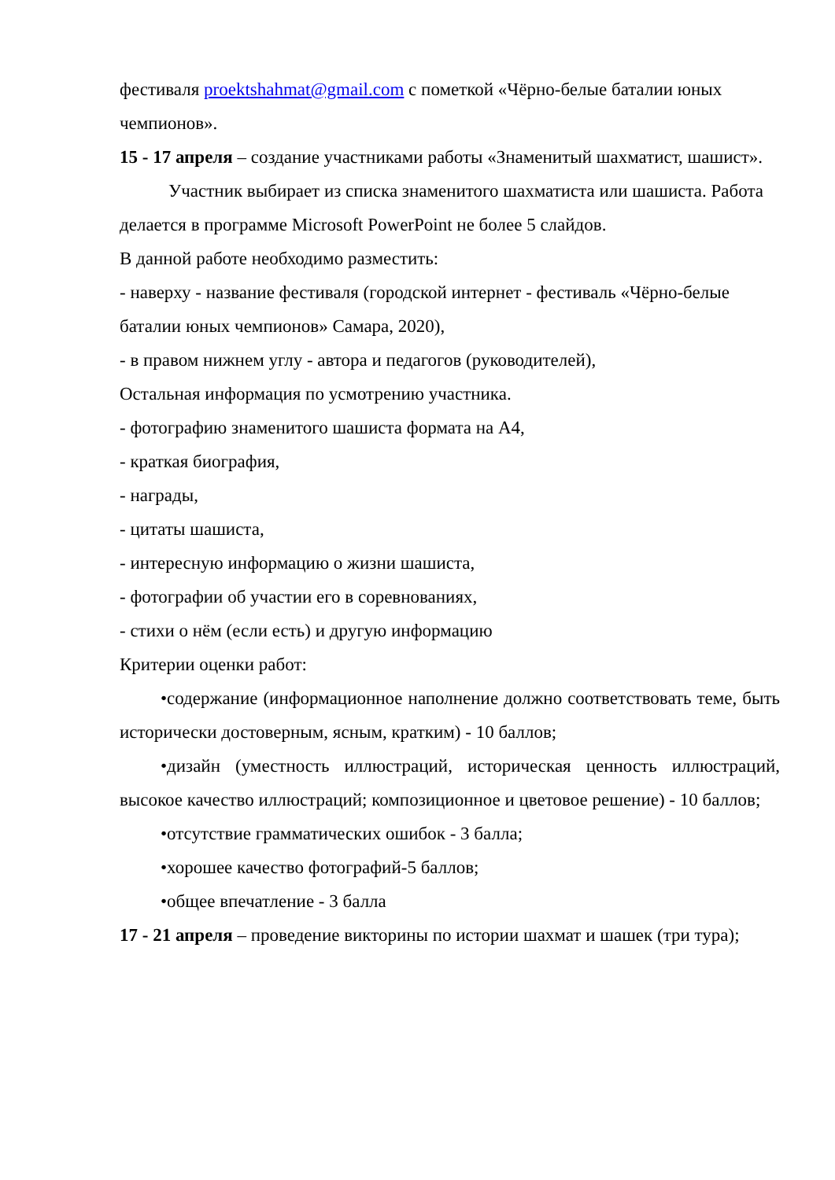фестиваля proektshahmat@gmail.com с пометкой «Чёрно-белые баталии юных чемпионов».
15 - 17 апреля – создание участниками работы «Знаменитый шахматист, шашист».
Участник выбирает из списка знаменитого шахматиста или шашиста. Работа делается в программе Microsoft PowerPoint не более 5 слайдов.
В данной работе необходимо разместить:
- наверху - название фестиваля (городской интернет - фестиваль «Чёрно-белые баталии юных чемпионов» Самара, 2020),
- в правом нижнем углу - автора и педагогов (руководителей),
Остальная информация по усмотрению участника.
- фотографию знаменитого шашиста формата на А4,
- краткая биография,
- награды,
- цитаты шашиста,
- интересную информацию о жизни шашиста,
- фотографии об участии его в соревнованиях,
- стихи о нём (если есть) и другую информацию
Критерии оценки работ:
•содержание (информационное наполнение должно соответствовать теме, быть исторически достоверным, ясным, кратким) - 10 баллов;
•дизайн (уместность иллюстраций, историческая ценность иллюстраций, высокое качество иллюстраций; композиционное и цветовое решение) - 10 баллов;
•отсутствие грамматических ошибок - 3 балла;
•хорошее качество фотографий-5 баллов;
•общее впечатление - 3 балла
17 - 21 апреля – проведение викторины по истории шахмат и шашек (три тура);